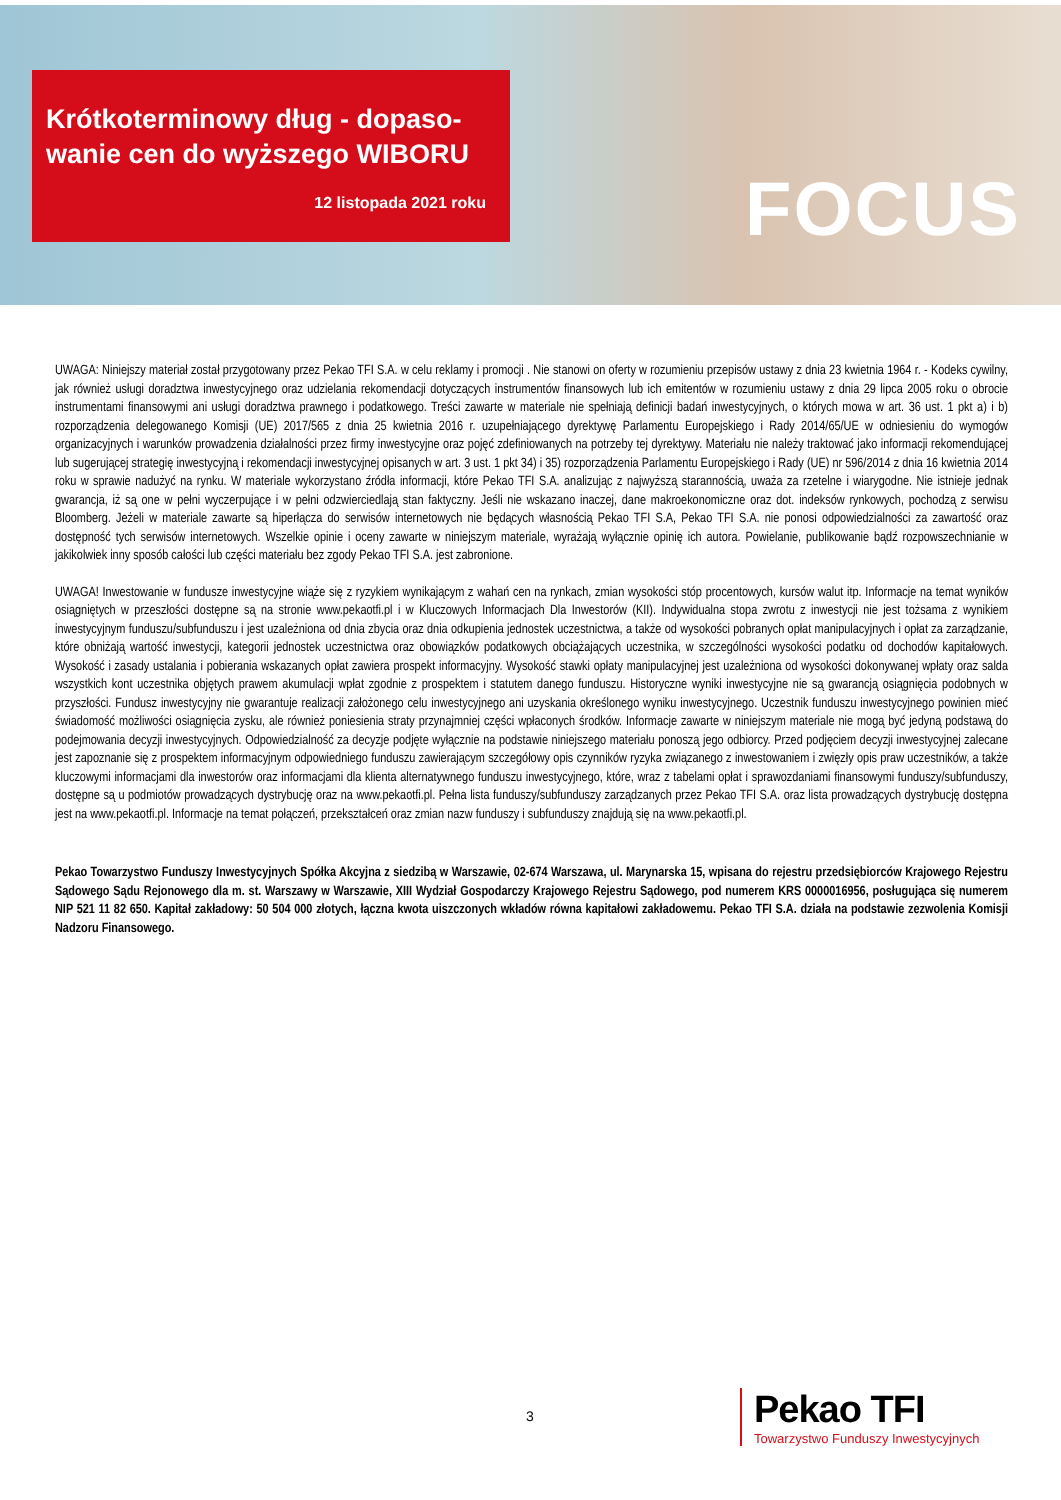Krótkoterminowy dług - dopaso-wanie cen do wyższego WIBORU
12 listopada 2021 roku
FOCUS
UWAGA: Niniejszy materiał został przygotowany przez Pekao TFI S.A. w celu reklamy i promocji . Nie stanowi on oferty w rozumieniu przepisów ustawy z dnia 23 kwietnia 1964 r. - Kodeks cywilny, jak również usługi doradztwa inwestycyjnego oraz udzielania rekomendacji dotyczących instrumentów finansowych lub ich emitentów w rozumieniu ustawy z dnia 29 lipca 2005 roku o obrocie instrumentami finansowymi ani usługi doradztwa prawnego i podatkowego. Treści zawarte w materiale nie spełniają definicji badań inwestycyjnych, o których mowa w art. 36 ust. 1 pkt a) i b) rozporządzenia delegowanego Komisji (UE) 2017/565 z dnia 25 kwietnia 2016 r. uzupełniającego dyrektywę Parlamentu Europejskiego i Rady 2014/65/UE w odniesieniu do wymogów organizacyjnych i warunków prowadzenia działalności przez firmy inwestycyjne oraz pojęć zdefiniowanych na potrzeby tej dyrektywy. Materiału nie należy traktować jako informacji rekomendującej lub sugerującej strategię inwestycyjną i rekomendacji inwestycyjnej opisanych w art. 3 ust. 1 pkt 34) i 35) rozporządzenia Parlamentu Europejskiego i Rady (UE) nr 596/2014 z dnia 16 kwietnia 2014 roku w sprawie nadużyć na rynku. W materiale wykorzystano źródła informacji, które Pekao TFI S.A. analizując z najwyższą starannością, uważa za rzetelne i wiarygodne. Nie istnieje jednak gwarancja, iż są one w pełni wyczerpujące i w pełni odzwierciedlają stan faktyczny. Jeśli nie wskazano inaczej, dane makroekonomiczne oraz dot. indeksów rynkowych, pochodzą z serwisu Bloomberg. Jeżeli w materiale zawarte są hiperłącza do serwisów internetowych nie będących własnością Pekao TFI S.A, Pekao TFI S.A. nie ponosi odpowiedzialności za zawartość oraz dostępność tych serwisów internetowych. Wszelkie opinie i oceny zawarte w niniejszym materiale, wyrażają wyłącznie opinię ich autora. Powielanie, publikowanie bądź rozpowszechnianie w jakikolwiek inny sposób całości lub części materiału bez zgody Pekao TFI S.A. jest zabronione.
UWAGA! Inwestowanie w fundusze inwestycyjne wiąże się z ryzykiem wynikającym z wahań cen na rynkach, zmian wysokości stóp procentowych, kursów walut itp. Informacje na temat wyników osiągniętych w przeszłości dostępne są na stronie www.pekaotfi.pl i w Kluczowych Informacjach Dla Inwestorów (KII). Indywidualna stopa zwrotu z inwestycji nie jest tożsama z wynikiem inwestycyjnym funduszu/subfunduszu i jest uzależniona od dnia zbycia oraz dnia odkupienia jednostek uczestnictwa, a także od wysokości pobranych opłat manipulacyjnych i opłat za zarządzanie, które obniżają wartość inwestycji, kategorii jednostek uczestnictwa oraz obowiązków podatkowych obciążających uczestnika, w szczególności wysokości podatku od dochodów kapitałowych. Wysokość i zasady ustalania i pobierania wskazanych opłat zawiera prospekt informacyjny. Wysokość stawki opłaty manipulacyjnej jest uzależniona od wysokości dokonywanej wpłaty oraz salda wszystkich kont uczestnika objętych prawem akumulacji wpłat zgodnie z prospektem i statutem danego funduszu. Historyczne wyniki inwestycyjne nie są gwarancją osiągnięcia podobnych w przyszłości. Fundusz inwestycyjny nie gwarantuje realizacji założonego celu inwestycyjnego ani uzyskania określonego wyniku inwestycyjnego. Uczestnik funduszu inwestycyjnego powinien mieć świadomość możliwości osiągnięcia zysku, ale również poniesienia straty przynajmniej części wpłaconych środków. Informacje zawarte w niniejszym materiale nie mogą być jedyną podstawą do podejmowania decyzji inwestycyjnych. Odpowiedzialność za decyzje podjęte wyłącznie na podstawie niniejszego materiału ponoszą jego odbiorcy. Przed podjęciem decyzji inwestycyjnej zalecane jest zapoznanie się z prospektem informacyjnym odpowiedniego funduszu zawierającym szczegółowy opis czynników ryzyka związanego z inwestowaniem i zwięzły opis praw uczestników, a także kluczowymi informacjami dla inwestorów oraz informacjami dla klienta alternatywnego funduszu inwestycyjnego, które, wraz z tabelami opłat i sprawozdaniami finansowymi funduszy/subfunduszy, dostępne są u podmiotów prowadzących dystrybucję oraz na www.pekaotfi.pl. Pełna lista funduszy/subfunduszy zarządzanych przez Pekao TFI S.A. oraz lista prowadzących dystrybucję dostępna jest na www.pekaotfi.pl. Informacje na temat połączeń, przekształceń oraz zmian nazw funduszy i subfunduszy znajdują się na www.pekaotfi.pl.
Pekao Towarzystwo Funduszy Inwestycyjnych Spółka Akcyjna z siedzibą w Warszawie, 02-674 Warszawa, ul. Marynarska 15, wpisana do rejestru przedsiębiorców Krajowego Rejestru Sądowego Sądu Rejonowego dla m. st. Warszawy w Warszawie, XIII Wydział Gospodarczy Krajowego Rejestru Sądowego, pod numerem KRS 0000016956, posługująca się numerem NIP 521 11 82 650. Kapitał zakładowy: 50 504 000 złotych, łączna kwota uiszczonych wkładów równa kapitałowi zakładowemu. Pekao TFI S.A. działa na podstawie zezwolenia Komisji Nadzoru Finansowego.
3
Pekao TFI
Towarzystwo Funduszy Inwestycyjnych